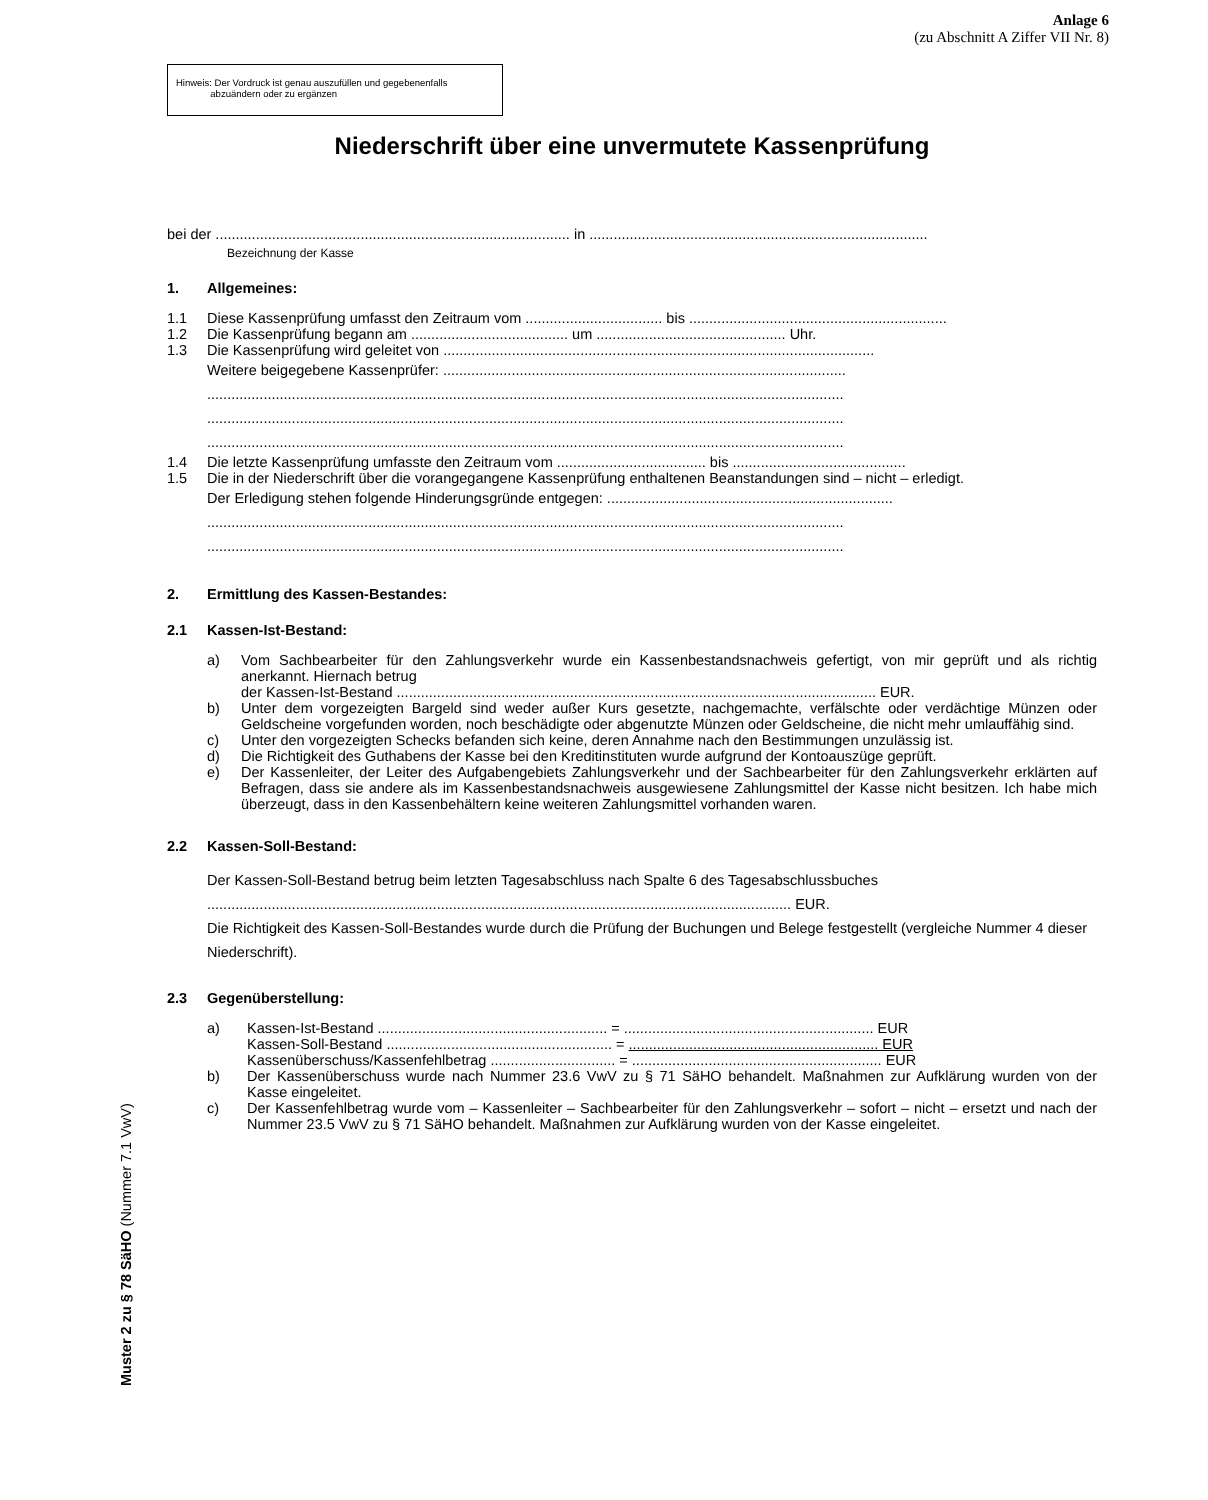Anlage 6
(zu Abschnitt A Ziffer VII Nr. 8)
Hinweis: Der Vordruck ist genau auszufüllen und gegebenenfalls
abzuändern oder zu ergänzen
Niederschrift über eine unvermutete Kassenprüfung
bei der ........................................................................................ in ....................................................................................
Bezeichnung der Kasse
1. Allgemeines:
1.1 Diese Kassenprüfung umfasst den Zeitraum vom .................................. bis ................................................................
1.2 Die Kassenprüfung begann am ....................................... um ............................................... Uhr.
1.3 Die Kassenprüfung wird geleitet von ...........................................................................................................
Weitere beigegebene Kassenprüfer: ....................................................................................................
..............................................................................................................................................................
..............................................................................................................................................................
..............................................................................................................................................................
1.4 Die letzte Kassenprüfung umfasste den Zeitraum vom ..................................... bis ...........................................
1.5 Die in der Niederschrift über die vorangegangene Kassenprüfung enthaltenen Beanstandungen sind – nicht – erledigt.
Der Erledigung stehen folgende Hinderungsgründe entgegen: .......................................................................
..............................................................................................................................................................
..............................................................................................................................................................
2. Ermittlung des Kassen-Bestandes:
2.1 Kassen-Ist-Bestand:
a) Vom Sachbearbeiter für den Zahlungsverkehr wurde ein Kassenbestandsnachweis gefertigt, von mir geprüft und als richtig anerkannt. Hiernach betrug
der Kassen-Ist-Bestand ....................................................................................................................... EUR.
b) Unter dem vorgezeigten Bargeld sind weder außer Kurs gesetzte, nachgemachte, verfälschte oder verdächtige Münzen oder Geldscheine vorgefunden worden, noch beschädigte oder abgenutzte Münzen oder Geldscheine, die nicht mehr umlauffähig sind.
c) Unter den vorgezeigten Schecks befanden sich keine, deren Annahme nach den Bestimmungen unzulässig ist.
d) Die Richtigkeit des Guthabens der Kasse bei den Kreditinstituten wurde aufgrund der Kontoauszüge geprüft.
e) Der Kassenleiter, der Leiter des Aufgabengebiets Zahlungsverkehr und der Sachbearbeiter für den Zahlungsverkehr erklärten auf Befragen, dass sie andere als im Kassenbestandsnachweis ausgewiesene Zahlungsmittel der Kasse nicht besitzen. Ich habe mich überzeugt, dass in den Kassenbehältern keine weiteren Zahlungsmittel vorhanden waren.
2.2 Kassen-Soll-Bestand:
Der Kassen-Soll-Bestand betrug beim letzten Tagesabschluss nach Spalte 6 des Tagesabschlussbuches
................................................................................................................................................. EUR.
Die Richtigkeit des Kassen-Soll-Bestandes wurde durch die Prüfung der Buchungen und Belege festgestellt (vergleiche Nummer 4 dieser Niederschrift).
2.3 Gegenüberstellung:
a) Kassen-Ist-Bestand ......................................................... = .............................................................. EUR
Kassen-Soll-Bestand ........................................................ = .............................................................. EUR
Kassenüberschuss/Kassenfehlbetrag ............................... = .............................................................. EUR
b) Der Kassenüberschuss wurde nach Nummer 23.6 VwV zu § 71 SäHO behandelt. Maßnahmen zur Aufklärung wurden von der Kasse eingeleitet.
c) Der Kassenfehlbetrag wurde vom – Kassenleiter – Sachbearbeiter für den Zahlungsverkehr – sofort – nicht – ersetzt und nach der Nummer 23.5 VwV zu § 71 SäHO behandelt. Maßnahmen zur Aufklärung wurden von der Kasse eingeleitet.
Muster 2 zu § 78 SäHO (Nummer 7.1 VwV)